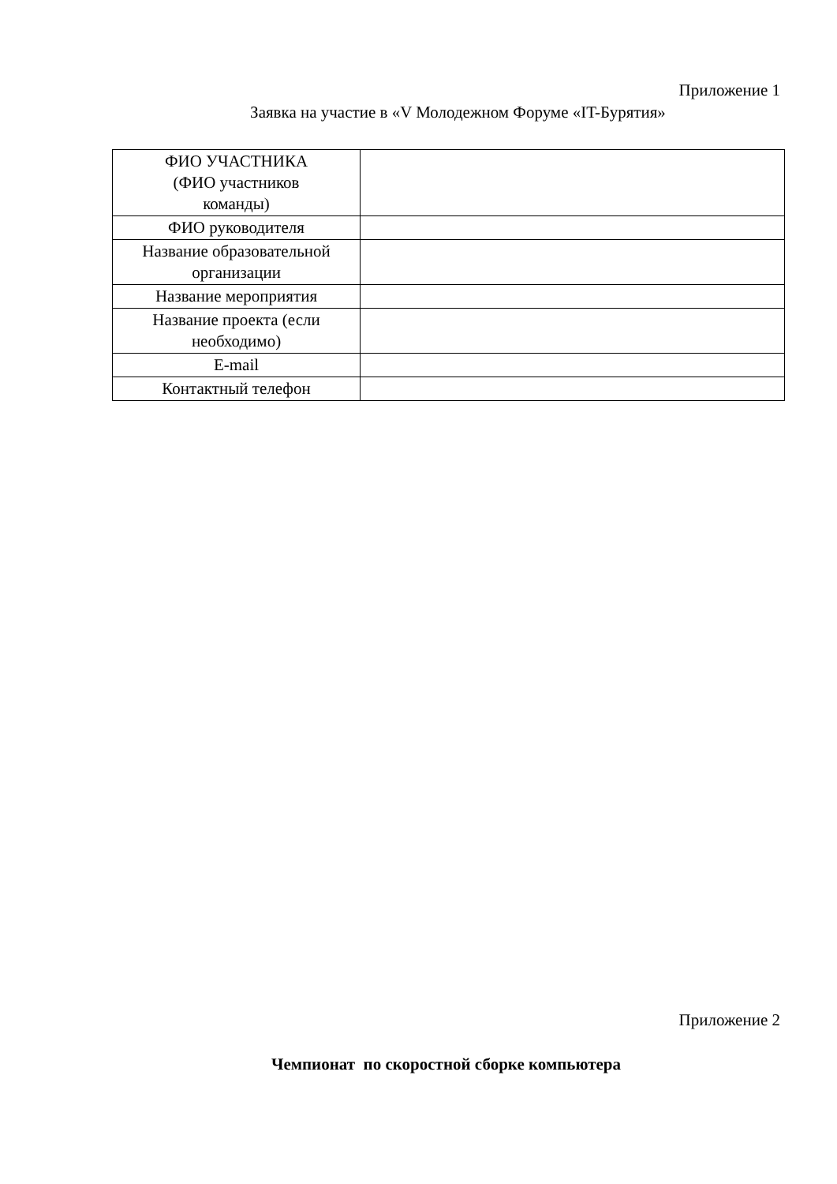Приложение 1
Заявка на участие в «V Молодежном Форуме «IT-Бурятия»
| ФИО УЧАСТНИКА (ФИО участников команды) | |
| ФИО руководителя | |
| Название образовательной организации | |
| Название мероприятия | |
| Название проекта (если необходимо) | |
| E-mail | |
| Контактный телефон | |
Приложение 2
Чемпионат по скоростной сборке компьютера